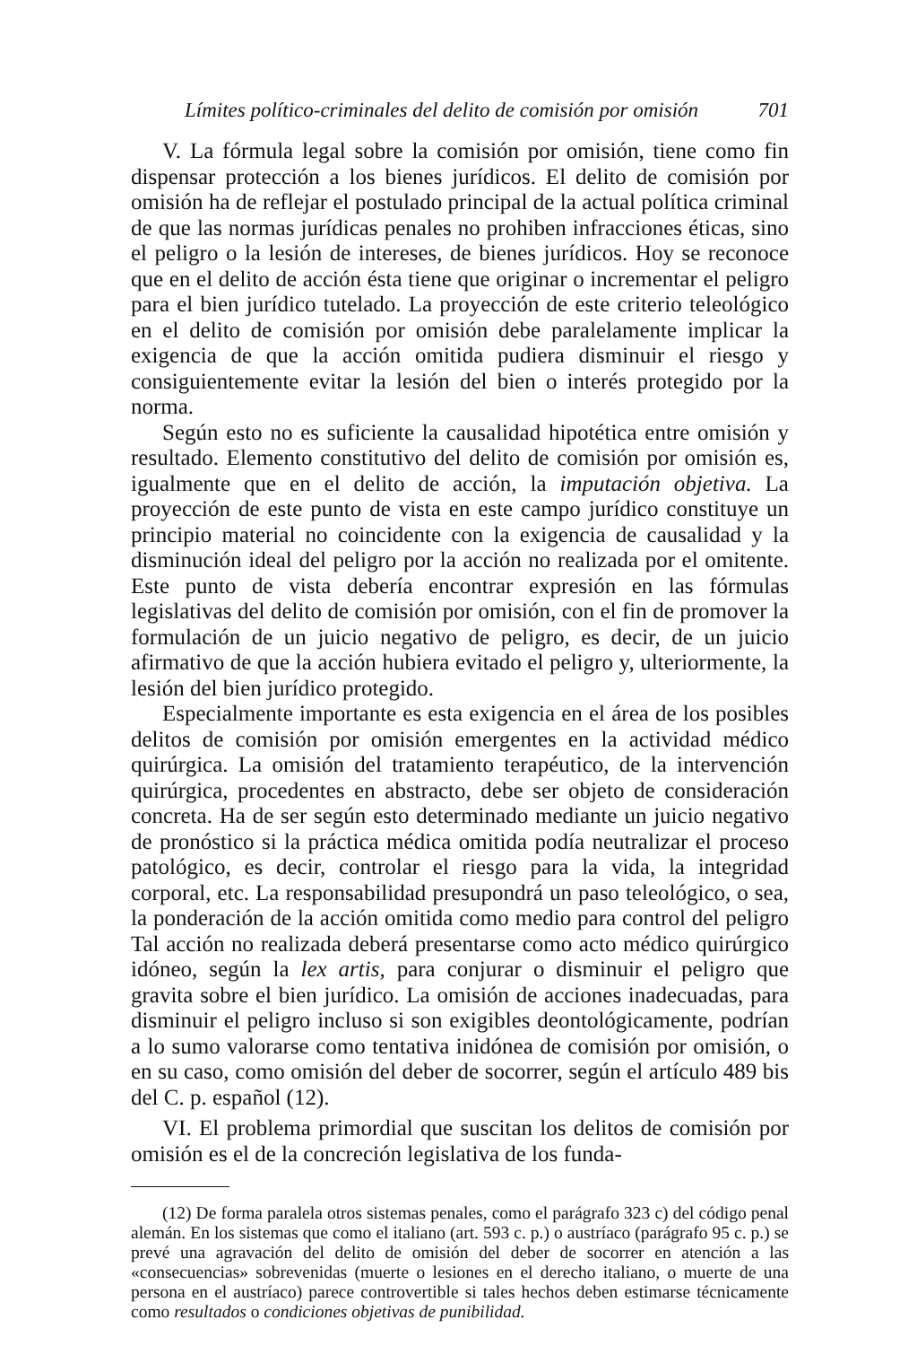Límites político-criminales del delito de comisión por omisión 701
V. La fórmula legal sobre la comisión por omisión, tiene como fin dispensar protección a los bienes jurídicos. El delito de comisión por omisión ha de reflejar el postulado principal de la actual política criminal de que las normas jurídicas penales no prohiben infracciones éticas, sino el peligro o la lesión de intereses, de bienes jurídicos. Hoy se reconoce que en el delito de acción ésta tiene que originar o incrementar el peligro para el bien jurídico tutelado. La proyección de este criterio teleológico en el delito de comisión por omisión debe paralelamente implicar la exigencia de que la acción omitida pudiera disminuir el riesgo y consiguientemente evitar la lesión del bien o interés protegido por la norma.
Según esto no es suficiente la causalidad hipotética entre omisión y resultado. Elemento constitutivo del delito de comisión por omisión es, igualmente que en el delito de acción, la imputación objetiva. La proyección de este punto de vista en este campo jurídico constituye un principio material no coincidente con la exigencia de causalidad y la disminución ideal del peligro por la acción no realizada por el omitente. Este punto de vista debería encontrar expresión en las fórmulas legislativas del delito de comisión por omisión, con el fin de promover la formulación de un juicio negativo de peligro, es decir, de un juicio afirmativo de que la acción hubiera evitado el peligro y, ulteriormente, la lesión del bien jurídico protegido.
Especialmente importante es esta exigencia en el área de los posibles delitos de comisión por omisión emergentes en la actividad médico quirúrgica. La omisión del tratamiento terapéutico, de la intervención quirúrgica, procedentes en abstracto, debe ser objeto de consideración concreta. Ha de ser según esto determinado mediante un juicio negativo de pronóstico si la práctica médica omitida podía neutralizar el proceso patológico, es decir, controlar el riesgo para la vida, la integridad corporal, etc. La responsabilidad presupondrá un paso teleológico, o sea, la ponderación de la acción omitida como medio para control del peligro Tal acción no realizada deberá presentarse como acto médico quirúrgico idóneo, según la lex artis, para conjurar o disminuir el peligro que gravita sobre el bien jurídico. La omisión de acciones inadecuadas, para disminuir el peligro incluso si son exigibles deontológicamente, podrían a lo sumo valorarse como tentativa inidónea de comisión por omisión, o en su caso, como omisión del deber de socorrer, según el artículo 489 bis del C. p. español (12).
VI. El problema primordial que suscitan los delitos de comisión por omisión es el de la concreción legislativa de los funda-
(12) De forma paralela otros sistemas penales, como el parágrafo 323 c) del código penal alemán. En los sistemas que como el italiano (art. 593 c. p.) o austríaco (parágrafo 95 c. p.) se prevé una agravación del delito de omisión del deber de socorrer en atención a las «consecuencias» sobrevenidas (muerte o lesiones en el derecho italiano, o muerte de una persona en el austríaco) parece controvertible si tales hechos deben estimarse técnicamente como resultados o condiciones objetivas de punibilidad.